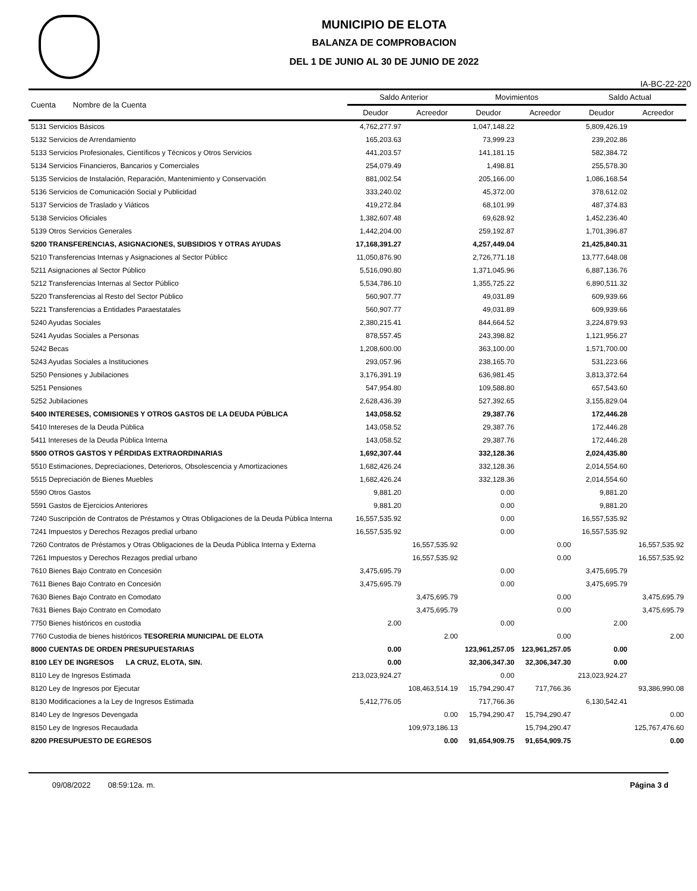MUNICIPIO DE ELOTA
BALANZA DE COMPROBACION
DEL 1 DE JUNIO AL 30 DE JUNIO DE 2022
IA-BC-22-220
| Cuenta Nombre de la Cuenta | Saldo Anterior | | Movimientos | | Saldo Actual | |
| --- | --- | --- | --- | --- | --- | --- |
| | Deudor | Acreedor | Deudor | Acreedor | Deudor | Acreedor |
| 5131 Servicios Básicos | 4,762,277.97 | | 1,047,148.22 | | 5,809,426.19 | |
| 5132 Servicios de Arrendamiento | 165,203.63 | | 73,999.23 | | 239,202.86 | |
| 5133 Servicios Profesionales, Científicos y Técnicos y Otros Servicios | 441,203.57 | | 141,181.15 | | 582,384.72 | |
| 5134 Servicios Financieros, Bancarios y Comerciales | 254,079.49 | | 1,498.81 | | 255,578.30 | |
| 5135 Servicios de Instalación, Reparación, Mantenimiento y Conservación | 881,002.54 | | 205,166.00 | | 1,086,168.54 | |
| 5136 Servicios de Comunicación Social y Publicidad | 333,240.02 | | 45,372.00 | | 378,612.02 | |
| 5137 Servicios de Traslado y Viáticos | 419,272.84 | | 68,101.99 | | 487,374.83 | |
| 5138 Servicios Oficiales | 1,382,607.48 | | 69,628.92 | | 1,452,236.40 | |
| 5139 Otros Servicios Generales | 1,442,204.00 | | 259,192.87 | | 1,701,396.87 | |
| 5200 TRANSFERENCIAS, ASIGNACIONES, SUBSIDIOS Y OTRAS AYUDAS | 17,168,391.27 | | 4,257,449.04 | | 21,425,840.31 | |
| 5210 Transferencias Internas y Asignaciones al Sector Públicc | 11,050,876.90 | | 2,726,771.18 | | 13,777,648.08 | |
| 5211 Asignaciones al Sector Público | 5,516,090.80 | | 1,371,045.96 | | 6,887,136.76 | |
| 5212 Transferencias Internas al Sector Público | 5,534,786.10 | | 1,355,725.22 | | 6,890,511.32 | |
| 5220 Transferencias al Resto del Sector Público | 560,907.77 | | 49,031.89 | | 609,939.66 | |
| 5221 Transferencias a Entidades Paraestatales | 560,907.77 | | 49,031.89 | | 609,939.66 | |
| 5240 Ayudas Sociales | 2,380,215.41 | | 844,664.52 | | 3,224,879.93 | |
| 5241 Ayudas Sociales a Personas | 878,557.45 | | 243,398.82 | | 1,121,956.27 | |
| 5242 Becas | 1,208,600.00 | | 363,100.00 | | 1,571,700.00 | |
| 5243 Ayudas Sociales a Instituciones | 293,057.96 | | 238,165.70 | | 531,223.66 | |
| 5250 Pensiones y Jubilaciones | 3,176,391.19 | | 636,981.45 | | 3,813,372.64 | |
| 5251 Pensiones | 547,954.80 | | 109,588.80 | | 657,543.60 | |
| 5252 Jubilaciones | 2,628,436.39 | | 527,392.65 | | 3,155,829.04 | |
| 5400 INTERESES, COMISIONES Y OTROS GASTOS DE LA DEUDA PÚBLICA | 143,058.52 | | 29,387.76 | | 172,446.28 | |
| 5410 Intereses de la Deuda Pública | 143,058.52 | | 29,387.76 | | 172,446.28 | |
| 5411 Intereses de la Deuda Pública Interna | 143,058.52 | | 29,387.76 | | 172,446.28 | |
| 5500 OTROS GASTOS Y PÉRDIDAS EXTRAORDINARIAS | 1,692,307.44 | | 332,128.36 | | 2,024,435.80 | |
| 5510 Estimaciones, Depreciaciones, Deterioros, Obsolescencia y Amortizaciones | 1,682,426.24 | | 332,128.36 | | 2,014,554.60 | |
| 5515 Depreciación de Bienes Muebles | 1,682,426.24 | | 332,128.36 | | 2,014,554.60 | |
| 5590 Otros Gastos | 9,881.20 | | 0.00 | | 9,881.20 | |
| 5591 Gastos de Ejercicios Anteriores | 9,881.20 | | 0.00 | | 9,881.20 | |
| 7240 Suscripción de Contratos de Préstamos y Otras Obligaciones de la Deuda Pública Interna | 16,557,535.92 | | 0.00 | | 16,557,535.92 | |
| 7241 Impuestos y Derechos Rezagos predial urbano | 16,557,535.92 | | 0.00 | | 16,557,535.92 | |
| 7260 Contratos de Préstamos y Otras Obligaciones de la Deuda Pública Interna y Externa | | 16,557,535.92 | | 0.00 | | 16,557,535.92 |
| 7261 Impuestos y Derechos Rezagos predial urbano | | 16,557,535.92 | | 0.00 | | 16,557,535.92 |
| 7610 Bienes Bajo Contrato en Concesión | 3,475,695.79 | | 0.00 | | 3,475,695.79 | |
| 7611 Bienes Bajo Contrato en Concesión | 3,475,695.79 | | 0.00 | | 3,475,695.79 | |
| 7630 Bienes Bajo Contrato en Comodato | | 3,475,695.79 | | 0.00 | | 3,475,695.79 |
| 7631 Bienes Bajo Contrato en Comodato | | 3,475,695.79 | | 0.00 | | 3,475,695.79 |
| 7750 Bienes históricos en custodia | 2.00 | | 0.00 | | 2.00 | |
| 7760 Custodia de bienes históricos TESORERIA MUNICIPAL DE ELOTA | | 2.00 | | 0.00 | | 2.00 |
| 8000 CUENTAS DE ORDEN PRESUPUESTARIAS | 0.00 | | 123,961,257.05 | 123,961,257.05 | 0.00 | |
| 8100 LEY DE INGRESOS LA CRUZ, ELOTA, SIN. | 0.00 | | 32,306,347.30 | 32,306,347.30 | 0.00 | |
| 8110 Ley de Ingresos Estimada | 213,023,924.27 | | 0.00 | | 213,023,924.27 | |
| 8120 Ley de Ingresos por Ejecutar | | 108,463,514.19 | 15,794,290.47 | 717,766.36 | | 93,386,990.08 |
| 8130 Modificaciones a la Ley de Ingresos Estimada | 5,412,776.05 | | 717,766.36 | | 6,130,542.41 | |
| 8140 Ley de Ingresos Devengada | | 0.00 | 15,794,290.47 | 15,794,290.47 | | 0.00 |
| 8150 Ley de Ingresos Recaudada | | 109,973,186.13 | | 15,794,290.47 | | 125,767,476.60 |
| 8200 PRESUPUESTO DE EGRESOS | | 0.00 | 91,654,909.75 | 91,654,909.75 | | 0.00 |
09/08/2022 08:59:12a. m. Página 3 d